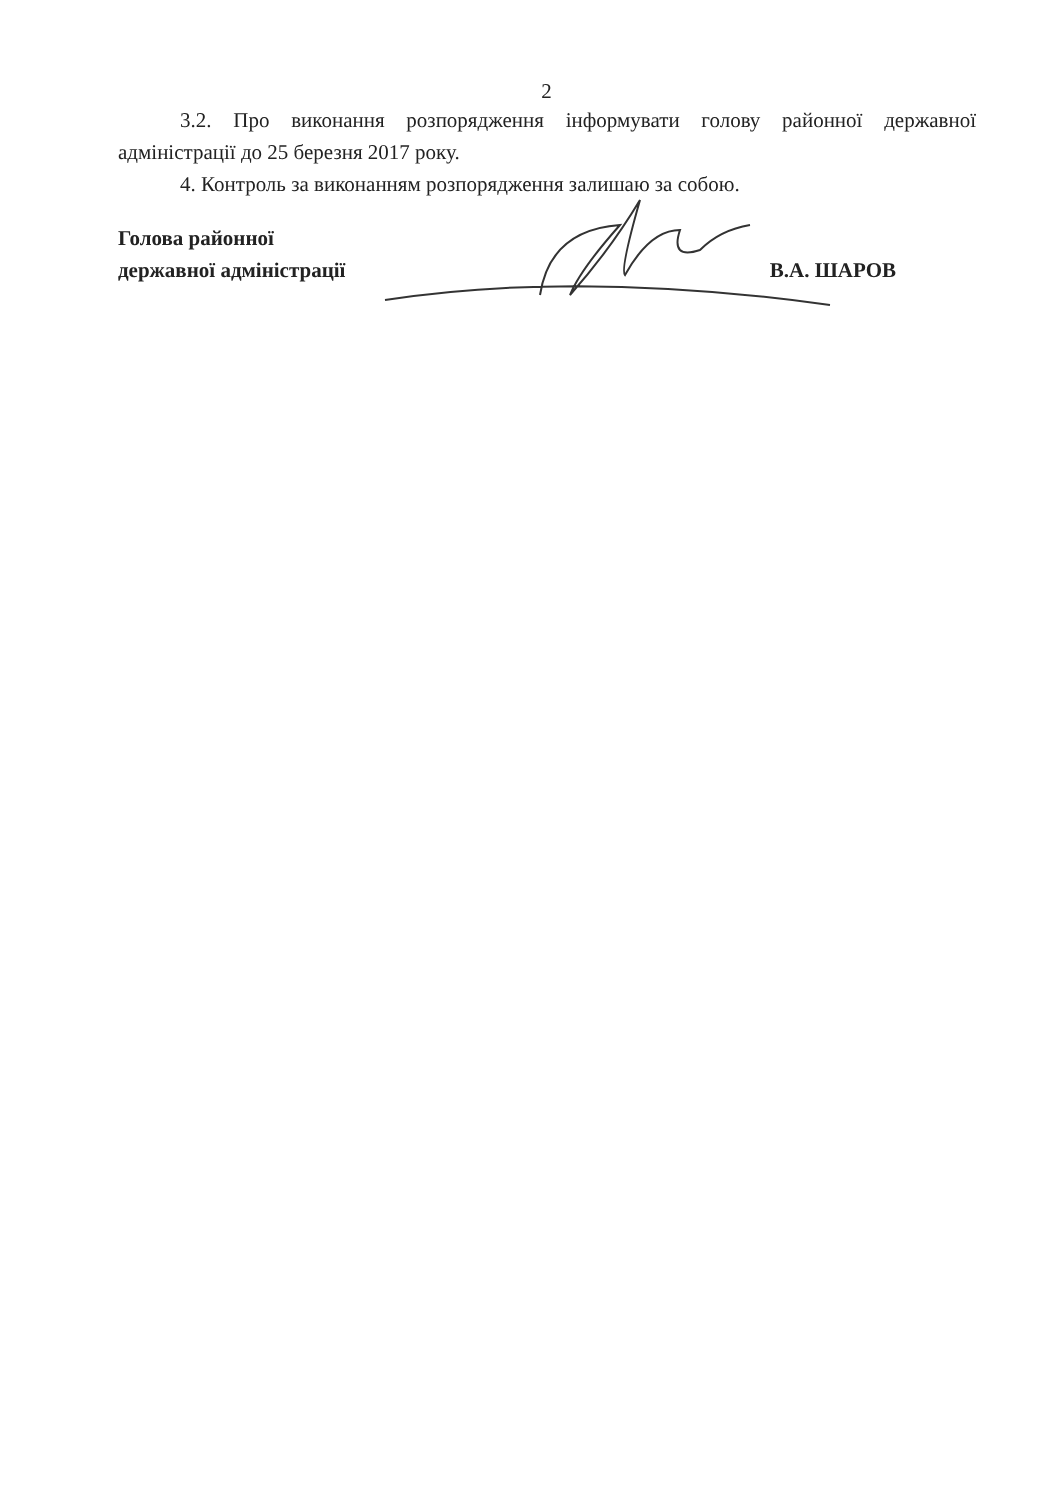2
3.2. Про виконання розпорядження інформувати голову районної державної адміністрації до 25 березня 2017 року.
4. Контроль за виконанням розпорядження залишаю за собою.
Голова районної
державної адміністрації
В.А. ШАРОВ